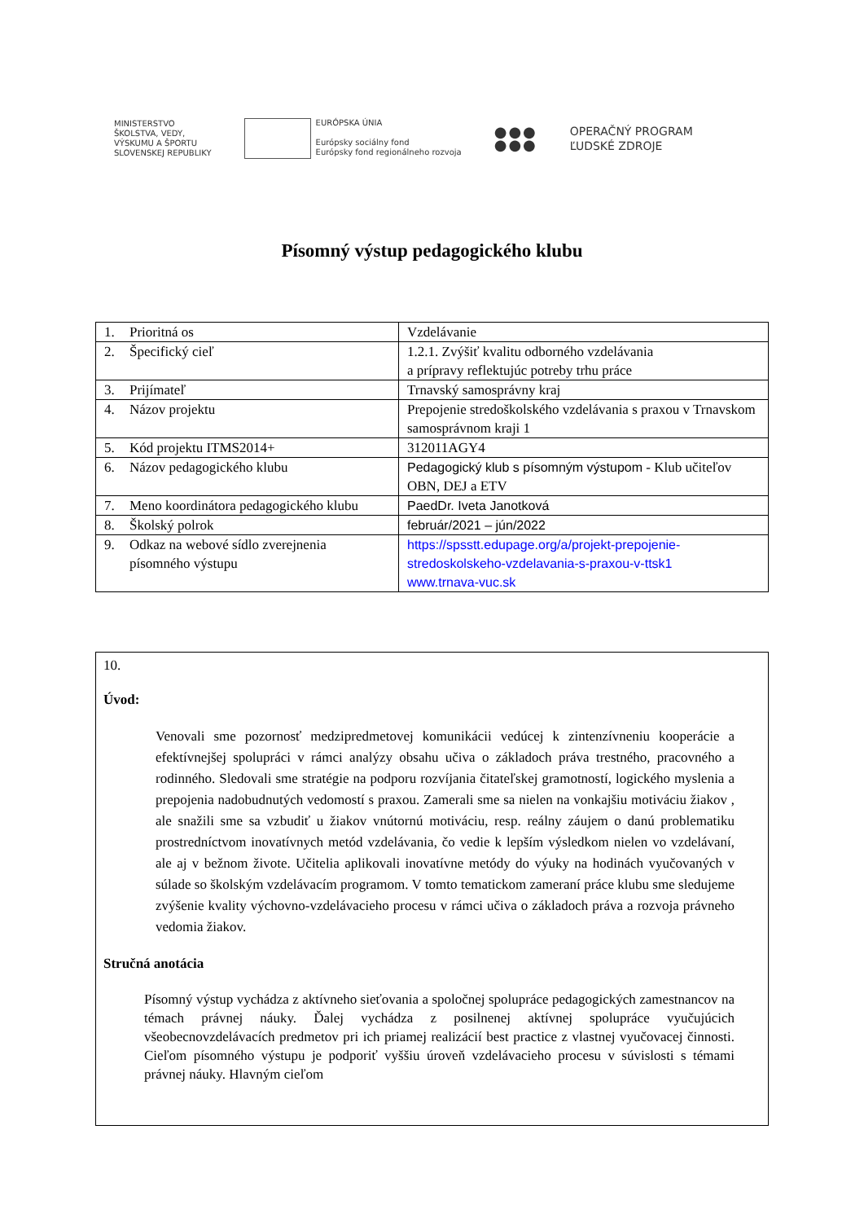MINISTERSTVO
ŠKOLSTVA, VEDY,
VÝSKUMU A ŠPORTU
SLOVENSKEJ REPUBLIKY
EURÓPSKA ÚNIA
Európsky sociálny fond
Európsky fond regionálneho rozvoja
●●●
●●●
OPERAČNÝ PROGRAM
ĽUDSKÉ ZDROJE
Písomný výstup pedagogického klubu
| 1. | Prioritná os | Vzdelávanie |
| 2. | Špecifický cieľ | 1.2.1. Zvýšiť kvalitu odborného vzdelávania a prípravy reflektujúc potreby trhu práce |
| 3. | Prijímateľ | Trnavský samosprávny kraj |
| 4. | Názov projektu | Prepojenie stredoškolského vzdelávania s praxou v Trnavskom samosprávnom kraji 1 |
| 5. | Kód projektu ITMS2014+ | 312011AGY4 |
| 6. | Názov pedagogického klubu | Pedagogický klub s písomným výstupom - Klub učiteľov OBN, DEJ a ETV |
| 7. | Meno koordinátora pedagogického klubu | PaedDr. Iveta Janotková |
| 8. | Školský polrok | február/2021 – jún/2022 |
| 9. | Odkaz na webové sídlo zverejnenia písomného výstupu | https://spsstt.edupage.org/a/projekt-prepojenie-stredoskolskeho-vzdelavania-s-praxou-v-ttsk1 www.trnava-vuc.sk |
10.
Úvod:
Venovali sme pozornosť medzipredmetovej komunikácii vedúcej k zintenzívneniu kooperácie a efektívnejšej spolupráci v rámci analýzy obsahu učiva o základoch práva trestného, pracovného a rodinného. Sledovali sme stratégie na podporu rozvíjania čitateľskej gramotností, logického myslenia a prepojenia nadobudnutých vedomostí s praxou. Zamerali sme sa nielen na vonkajšiu motiváciu žiakov , ale snažili sme sa vzbudiť u žiakov vnútornú motiváciu, resp. reálny záujem o danú problematiku prostredníctvom inovatívnych metód vzdelávania, čo vedie k lepším výsledkom nielen vo vzdelávaní, ale aj v bežnom živote. Učitelia aplikovali inovatívne metódy do výuky na hodinách vyučovaných v súlade so školským vzdelávacím programom. V tomto tematickom zameraní práce klubu sme sledujeme zvýšenie kvality výchovno-vzdelávacieho procesu v rámci učiva o základoch práva a rozvoja právneho vedomia žiakov.
Stručná anotácia
Písomný výstup vychádza z aktívneho sieťovania a spoločnej spolupráce pedagogických zamestnancov na témach právnej náuky. Ďalej vychádza z posilnenej aktívnej spolupráce vyučujúcich všeobecnovzdelávacích predmetov pri ich priamej realizácií best practice z vlastnej vyučovacej činnosti. Cieľom písomného výstupu je podporiť vyššiu úroveň vzdelávacieho procesu v súvislosti s témami právnej náuky. Hlavným cieľom